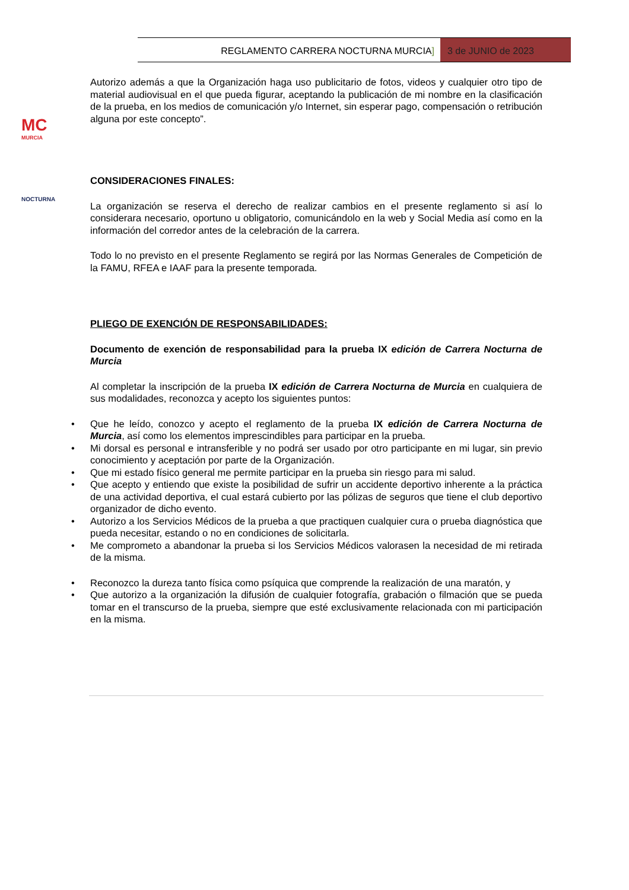REGLAMENTO CARRERA NOCTURNA MURCIA]
3 de JUNIO de 2023
MC
MURCIA
NOCTURNA
Autorizo además a que la Organización haga uso publicitario de fotos, videos y cualquier otro tipo de material audiovisual en el que pueda figurar, aceptando la publicación de mi nombre en la clasificación de la prueba, en los medios de comunicación y/o Internet, sin esperar pago, compensación o retribución alguna por este concepto”.
CONSIDERACIONES FINALES:
La organización se reserva el derecho de realizar cambios en el presente reglamento si así lo considerara necesario, oportuno u obligatorio, comunicándolo en la web y Social Media así como en la información del corredor antes de la celebración de la carrera.
Todo lo no previsto en el presente Reglamento se regirá por las Normas Generales de Competición de la FAMU, RFEA e IAAF para la presente temporada.
PLIEGO DE EXENCIÓN DE RESPONSABILIDADES:
Documento de exención de responsabilidad para la prueba IX edición de Carrera Nocturna de Murcia
Al completar la inscripción de la prueba IX edición de Carrera Nocturna de Murcia en cualquiera de sus modalidades, reconozca y acepto los siguientes puntos:
• Que he leído, conozco y acepto el reglamento de la prueba IX edición de Carrera Nocturna de Murcia, así como los elementos imprescindibles para participar en la prueba.
• Mi dorsal es personal e intransferible y no podrá ser usado por otro participante en mi lugar, sin previo conocimiento y aceptación por parte de la Organización.
• Que mi estado físico general me permite participar en la prueba sin riesgo para mi salud.
• Que acepto y entiendo que existe la posibilidad de sufrir un accidente deportivo inherente a la práctica de una actividad deportiva, el cual estará cubierto por las pólizas de seguros que tiene el club deportivo organizador de dicho evento.
• Autorizo a los Servicios Médicos de la prueba a que practiquen cualquier cura o prueba diagnóstica que pueda necesitar, estando o no en condiciones de solicitarla.
• Me comprometo a abandonar la prueba si los Servicios Médicos valorasen la necesidad de mi retirada de la misma.
• Reconozco la dureza tanto física como psíquica que comprende la realización de una maratón, y
• Que autorizo a la organización la difusión de cualquier fotografía, grabación o filmación que se pueda tomar en el transcurso de la prueba, siempre que esté exclusivamente relacionada con mi participación en la misma.